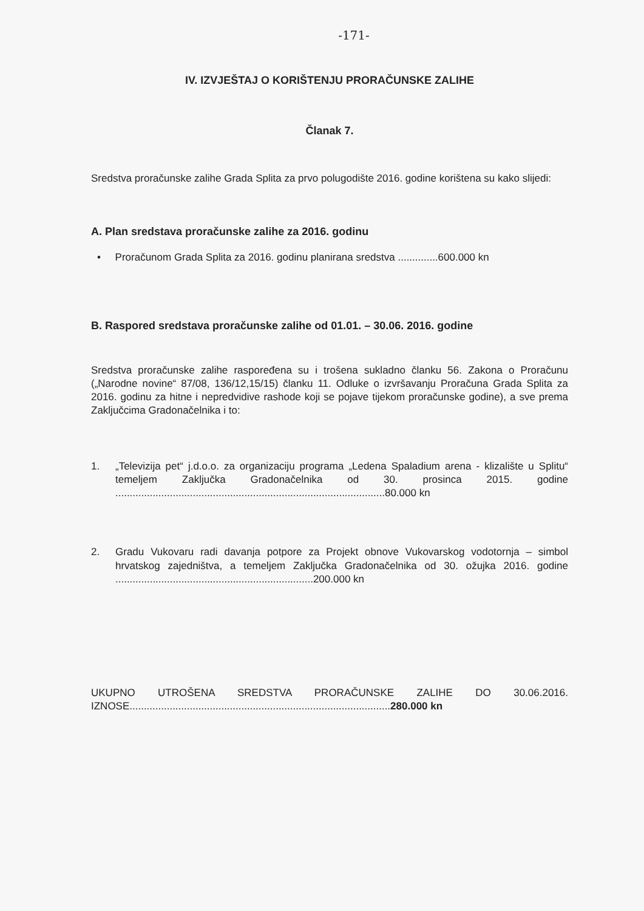-171-
IV. IZVJEŠTAJ O KORIŠTENJU PRORAČUNSKE ZALIHE
Članak 7.
Sredstva proračunske zalihe Grada Splita za prvo polugodište 2016. godine korištena su kako slijedi:
A. Plan sredstava proračunske zalihe za 2016. godinu
• Proračunom Grada Splita za 2016. godinu planirana sredstva ..............600.000 kn
B. Raspored sredstava proračunske zalihe od 01.01. – 30.06. 2016. godine
Sredstva proračunske zalihe raspoređena su i trošena sukladno članku 56. Zakona o Proračunu („Narodne novine“ 87/08, 136/12,15/15) članku 11. Odluke o izvršavanju Proračuna Grada Splita za 2016. godinu za hitne i nepredvidive rashode koji se pojave tijekom proračunske godine), a sve prema Zaključcima Gradonačelnika i to:
1. „Televizija pet“ j.d.o.o. za organizaciju programa „Ledena Spaladium arena - klizalište u Splitu“ temeljem Zaključka Gradonačelnika od 30. prosinca 2015. godine ..............................................................................................80.000 kn
2. Gradu Vukovaru radi davanja potpore za Projekt obnove Vukovarskog vodotornja – simbol hrvatskog zajedništva, a temeljem Zaključka Gradonačelnika od 30. ožujka 2016. godine .....................................................................200.000 kn
UKUPNO UTROŠENA SREDSTVA PRORAČUNSKE ZALIHE DO 30.06.2016. IZNOSE...........................................................................................280.000 kn